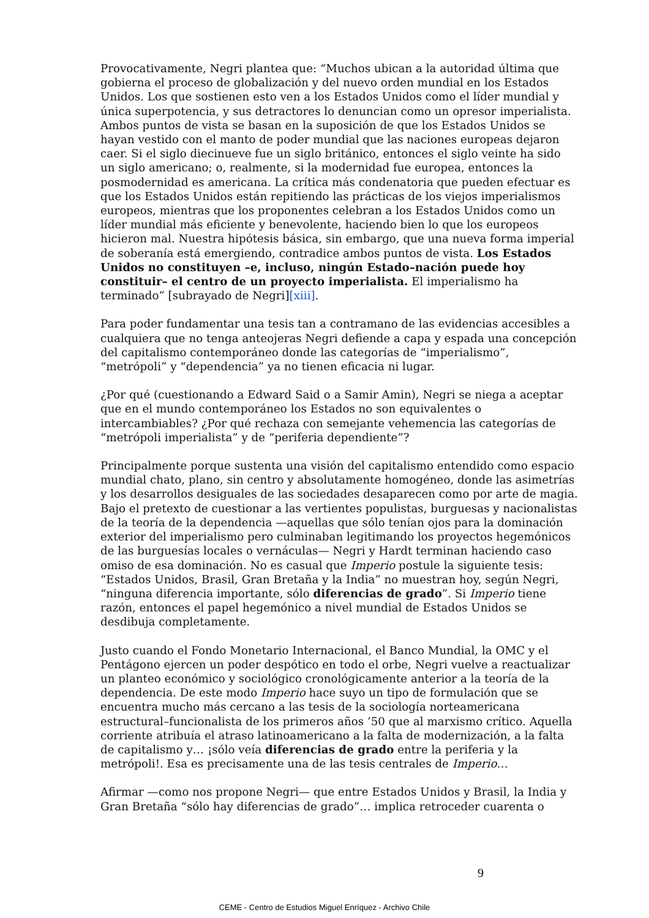Provocativamente, Negri plantea que: “Muchos ubican a la autoridad última que gobierna el proceso de globalización y del nuevo orden mundial en los Estados Unidos. Los que sostienen esto ven a los Estados Unidos como el líder mundial y única superpotencia, y sus detractores lo denuncian como un opresor imperialista. Ambos puntos de vista se basan en la suposición de que los Estados Unidos se hayan vestido con el manto de poder mundial que las naciones europeas dejaron caer. Si el siglo diecinueve fue un siglo británico, entonces el siglo veinte ha sido un siglo americano; o, realmente, si la modernidad fue europea, entonces la posmodernidad es americana. La crítica más condenatoria que pueden efectuar es que los Estados Unidos están repitiendo las prácticas de los viejos imperialismos europeos, mientras que los proponentes celebran a los Estados Unidos como un líder mundial más eficiente y benevolente, haciendo bien lo que los europeos hicieron mal. Nuestra hipótesis básica, sin embargo, que una nueva forma imperial de soberanía está emergiendo, contradice ambos puntos de vista. Los Estados Unidos no constituyen –e, incluso, ningún Estado–nación puede hoy constituir– el centro de un proyecto imperialista. El imperialismo ha terminado” [subrayado de Negri][xiii].
Para poder fundamentar una tesis tan a contramano de las evidencias accesibles a cualquiera que no tenga anteojeras Negri defiende a capa y espada una concepción del capitalismo contemporáneo donde las categorías de “imperialismo”, “metrópoli” y “dependencia” ya no tienen eficacia ni lugar.
¿Por qué (cuestionando a Edward Said o a Samir Amin), Negri se niega a aceptar que en el mundo contemporáneo los Estados no son equivalentes o intercambiables? ¿Por qué rechaza con semejante vehemencia las categorías de “metrópoli imperialista” y de “periferia dependiente”?
Principalmente porque sustenta una visión del capitalismo entendido como espacio mundial chato, plano, sin centro y absolutamente homogéneo, donde las asimetrías y los desarrollos desiguales de las sociedades desaparecen como por arte de magia. Bajo el pretexto de cuestionar a las vertientes populistas, burguesas y nacionalistas de la teoría de la dependencia —aquellas que sólo tenían ojos para la dominación exterior del imperialismo pero culminaban legitimando los proyectos hegemónicos de las burguesías locales o vernáculas— Negri y Hardt terminan haciendo caso omiso de esa dominación. No es casual que Imperio postule la siguiente tesis: “Estados Unidos, Brasil, Gran Bretaña y la India” no muestran hoy, según Negri, “ninguna diferencia importante, sólo diferencias de grado”. Si Imperio tiene razón, entonces el papel hegemónico a nivel mundial de Estados Unidos se desdibuja completamente.
Justo cuando el Fondo Monetario Internacional, el Banco Mundial, la OMC y el Pentágono ejercen un poder despótico en todo el orbe, Negri vuelve a reactualizar un planteo económico y sociológico cronológicamente anterior a la teoría de la dependencia. De este modo Imperio hace suyo un tipo de formulación que se encuentra mucho más cercano a las tesis de la sociología norteamericana estructural–funcionalista de los primeros años ’50 que al marxismo crítico. Aquella corriente atribuía el atraso latinoamericano a la falta de modernización, a la falta de capitalismo y… ¡sólo veía diferencias de grado entre la periferia y la metrópoli!. Esa es precisamente una de las tesis centrales de Imperio…
Afirmar —como nos propone Negri— que entre Estados Unidos y Brasil, la India y Gran Bretaña “sólo hay diferencias de grado”… implica retroceder cuarenta o
9
CEME - Centro de Estudios Miguel Enríquez - Archivo Chile